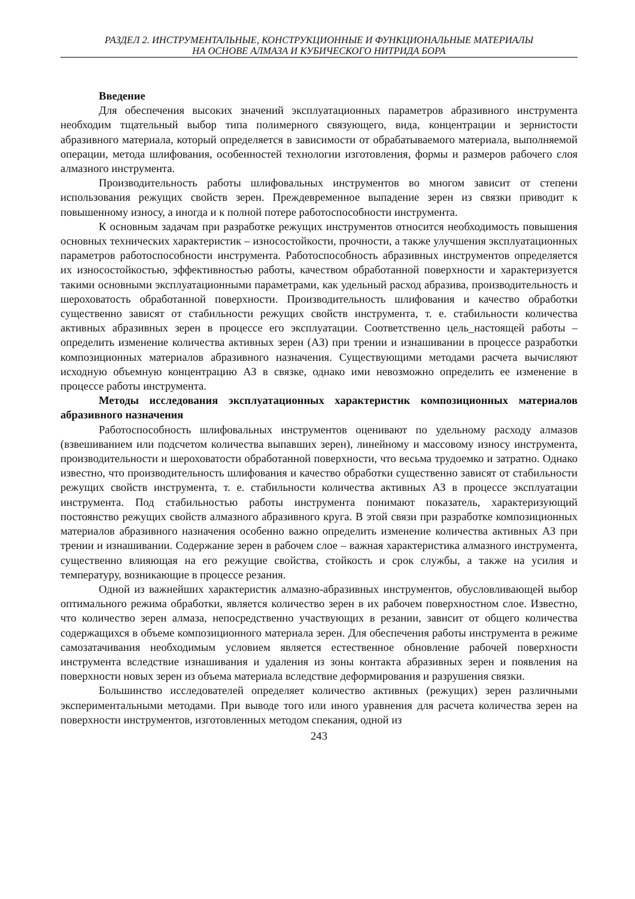РАЗДЕЛ 2. ИНСТРУМЕНТАЛЬНЫЕ, КОНСТРУКЦИОННЫЕ И ФУНКЦИОНАЛЬНЫЕ МАТЕРИАЛЫ
НА ОСНОВЕ АЛМАЗА И КУБИЧЕСКОГО НИТРИДА БОРА
Введение
Для обеспечения высоких значений эксплуатационных параметров абразивного инструмента необходим тщательный выбор типа полимерного связующего, вида, концентрации и зернистости абразивного материала, который определяется в зависимости от обрабатываемого материала, выполняемой операции, метода шлифования, особенностей технологии изготовления, формы и размеров рабочего слоя алмазного инструмента.
Производительность работы шлифовальных инструментов во многом зависит от степени использования режущих свойств зерен. Преждевременное выпадение зерен из связки приводит к повышенному износу, а иногда и к полной потере работоспособности инструмента.
К основным задачам при разработке режущих инструментов относится необходимость повышения основных технических характеристик – износостойкости, прочности, а также улучшения эксплуатационных параметров работоспособности инструмента. Работоспособность абразивных инструментов определяется их износостойкостью, эффективностью работы, качеством обработанной поверхности и характеризуется такими основными эксплуатационными параметрами, как удельный расход абразива, производительность и шероховатость обработанной поверхности. Производительность шлифования и качество обработки существенно зависят от стабильности режущих свойств инструмента, т. е. стабильности количества активных абразивных зерен в процессе его эксплуатации. Соответственно цель_настоящей работы – определить изменение количества активных зерен (АЗ) при трении и изнашивании в процессе разработки композиционных материалов абразивного назначения. Существующими методами расчета вычисляют исходную объемную концентрацию АЗ в связке, однако ими невозможно определить ее изменение в процессе работы инструмента.
Методы исследования эксплуатационных характеристик композиционных материалов абразивного назначения
Работоспособность шлифовальных инструментов оценивают по удельному расходу алмазов (взвешиванием или подсчетом количества выпавших зерен), линейному и массовому износу инструмента, производительности и шероховатости обработанной поверхности, что весьма трудоемко и затратно. Однако известно, что производительность шлифования и качество обработки существенно зависят от стабильности режущих свойств инструмента, т. е. стабильности количества активных АЗ в процессе эксплуатации инструмента. Под стабильностью работы инструмента понимают показатель, характеризующий постоянство режущих свойств алмазного абразивного круга. В этой связи при разработке композиционных материалов абразивного назначения особенно важно определить изменение количества активных АЗ при трении и изнашивании. Содержание зерен в рабочем слое – важная характеристика алмазного инструмента, существенно влияющая на его режущие свойства, стойкость и срок службы, а также на усилия и температуру, возникающие в процессе резания.
Одной из важнейших характеристик алмазно-абразивных инструментов, обусловливающей выбор оптимального режима обработки, является количество зерен в их рабочем поверхностном слое. Известно, что количество зерен алмаза, непосредственно участвующих в резании, зависит от общего количества содержащихся в объеме композиционного материала зерен. Для обеспечения работы инструмента в режиме самозатачивания необходимым условием является естественное обновление рабочей поверхности инструмента вследствие изнашивания и удаления из зоны контакта абразивных зерен и появления на поверхности новых зерен из объема материала вследствие деформирования и разрушения связки.
Большинство исследователей определяет количество активных (режущих) зерен различными экспериментальными методами. При выводе того или иного уравнения для расчета количества зерен на поверхности инструментов, изготовленных методом спекания, одной из
243